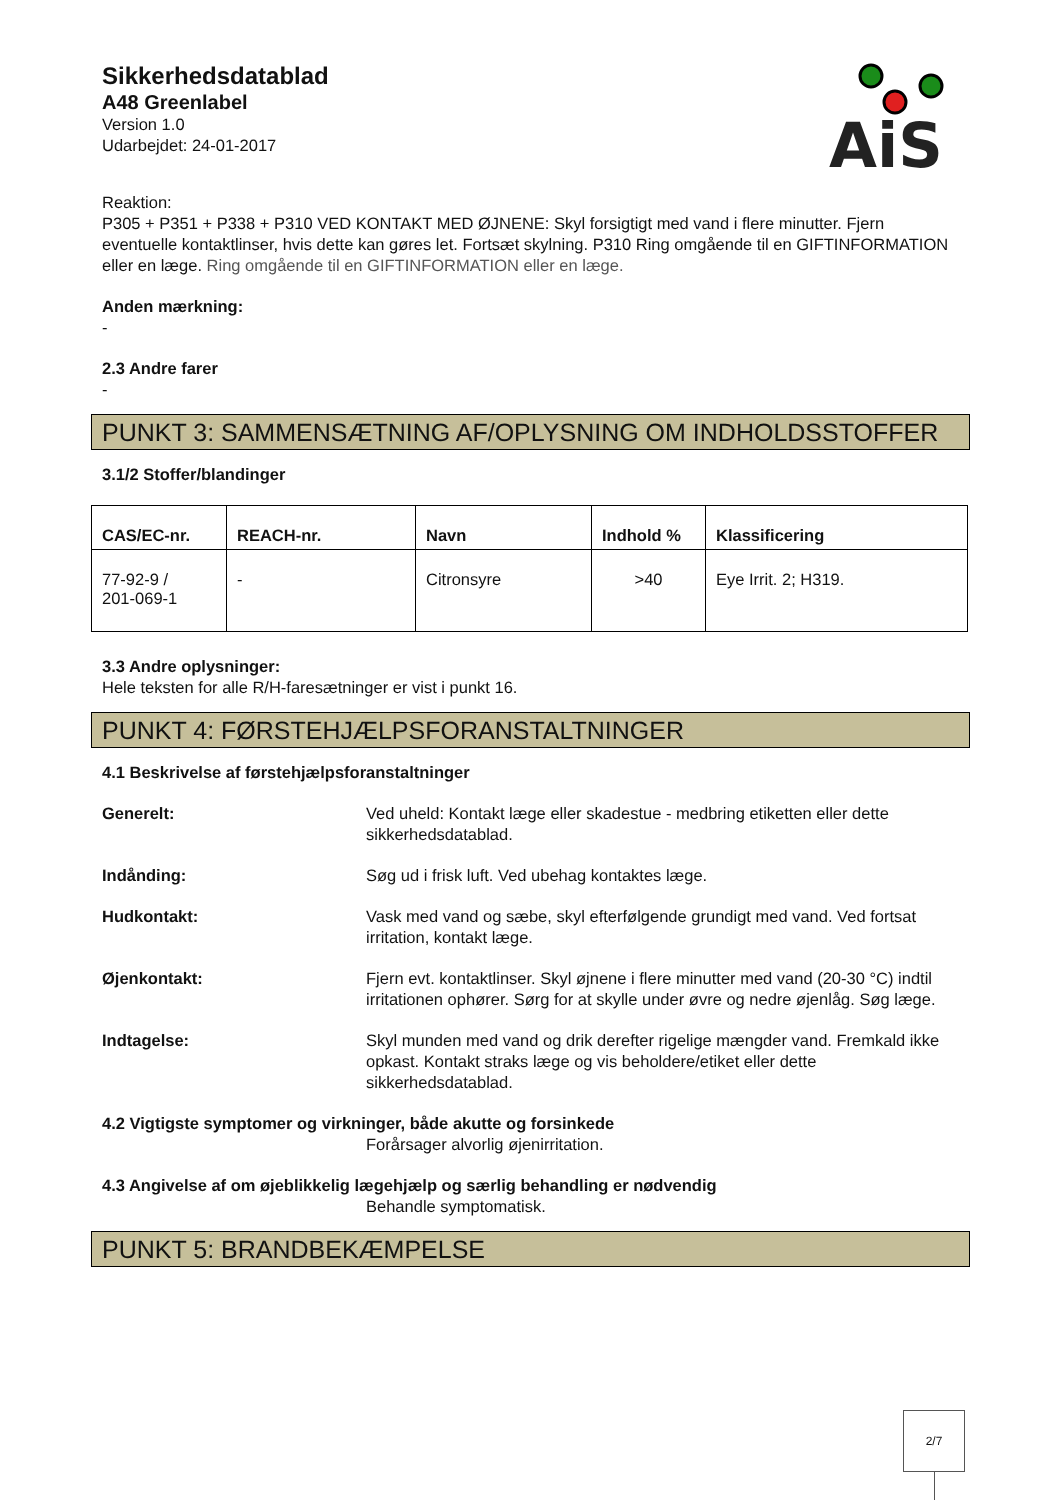Sikkerhedsdatablad
A48 Greenlabel
Version 1.0
Udarbejdet: 24-01-2017
AiS
Reaktion:
P305 + P351 + P338 + P310 VED KONTAKT MED ØJNENE: Skyl forsigtigt med vand i flere minutter. Fjern eventuelle kontaktlinser, hvis dette kan gøres let. Fortsæt skylning. P310 Ring omgående til en GIFTINFORMATION eller en læge. Ring omgående til en GIFTINFORMATION eller en læge.
Anden mærkning:
-
2.3 Andre farer
-
PUNKT 3: SAMMENSÆTNING AF/OPLYSNING OM INDHOLDSSTOFFER
3.1/2 Stoffer/blandinger
| CAS/EC-nr. | REACH-nr. | Navn | Indhold % | Klassificering |
| --- | --- | --- | --- | --- |
| 77-92-9 / 201-069-1 | - | Citronsyre | >40 | Eye Irrit. 2; H319. |
3.3 Andre oplysninger:
Hele teksten for alle R/H-faresætninger er vist i punkt 16.
PUNKT 4: FØRSTEHJÆLPSFORANSTALTNINGER
4.1 Beskrivelse af førstehjælpsforanstaltninger
Generelt: Ved uheld: Kontakt læge eller skadestue - medbring etiketten eller dette sikkerhedsdatablad.
Indånding: Søg ud i frisk luft. Ved ubehag kontaktes læge.
Hudkontakt: Vask med vand og sæbe, skyl efterfølgende grundigt med vand. Ved fortsat irritation, kontakt læge.
Øjenkontakt: Fjern evt. kontaktlinser. Skyl øjnene i flere minutter med vand (20-30 °C) indtil irritationen ophører. Sørg for at skylle under øvre og nedre øjenlåg. Søg læge.
Indtagelse: Skyl munden med vand og drik derefter rigelige mængder vand. Fremkald ikke opkast. Kontakt straks læge og vis beholdere/etiket eller dette sikkerhedsdatablad.
4.2 Vigtigste symptomer og virkninger, både akutte og forsinkede
Forårsager alvorlig øjenirritation.
4.3 Angivelse af om øjeblikkelig lægehjælp og særlig behandling er nødvendig
Behandle symptomatisk.
PUNKT 5: BRANDBEKÆMPELSE
2/7